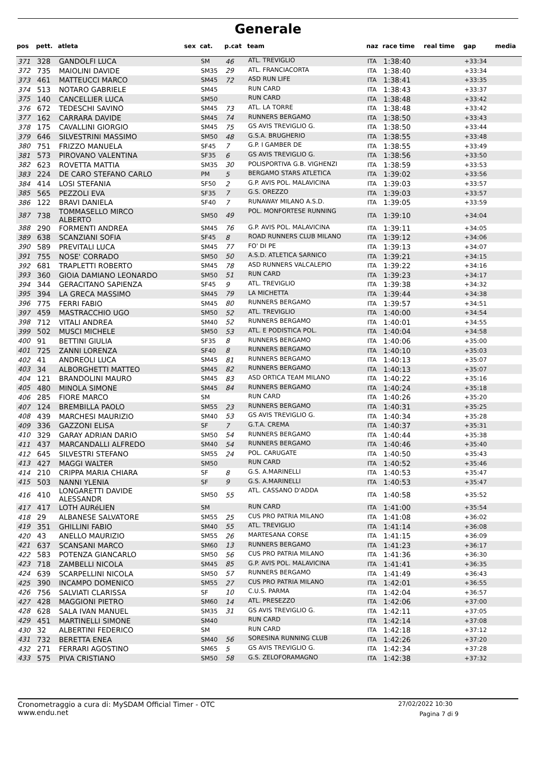Generale
| pos | pett. | atleta | sex | cat. | p.cat | team | naz | race time | real time | gap | media |
| --- | --- | --- | --- | --- | --- | --- | --- | --- | --- | --- | --- |
| 371 | 328 | GANDOLFI LUCA | | SM | 46 | ATL. TREVIGLIO | ITA | 1:38:40 | | +33:34 | |
| 372 | 735 | MAIOLINI DAVIDE | | SM35 | 29 | ATL. FRANCIACORTA | ITA | 1:38:40 | | +33:34 | |
| 373 | 461 | MATTEUCCI MARCO | | SM45 | 72 | ASD RUN LIFE | ITA | 1:38:41 | | +33:35 | |
| 374 | 513 | NOTARO GABRIELE | | SM45 | | RUN CARD | ITA | 1:38:43 | | +33:37 | |
| 375 | 140 | CANCELLIER LUCA | | SM50 | | RUN CARD | ITA | 1:38:48 | | +33:42 | |
| 376 | 672 | TEDESCHI SAVINO | | SM45 | 73 | ATL. LA TORRE | ITA | 1:38:48 | | +33:42 | |
| 377 | 162 | CARRARA DAVIDE | | SM45 | 74 | RUNNERS BERGAMO | ITA | 1:38:50 | | +33:43 | |
| 378 | 175 | CAVALLINI GIORGIO | | SM45 | 75 | GS AVIS TREVIGLIO G. | ITA | 1:38:50 | | +33:44 | |
| 379 | 646 | SILVESTRINI MASSIMO | | SM50 | 48 | G.S.A. BRUGHERIO | ITA | 1:38:55 | | +33:48 | |
| 380 | 751 | FRIZZO MANUELA | | SF45 | 7 | G.P. I GAMBER DE | ITA | 1:38:55 | | +33:49 | |
| 381 | 573 | PIROVANO VALENTINA | | SF35 | 6 | GS AVIS TREVIGLIO G. | ITA | 1:38:56 | | +33:50 | |
| 382 | 623 | ROVETTA MATTIA | | SM35 | 30 | POLISPORTIVA G.B. VIGHENZI | ITA | 1:38:59 | | +33:53 | |
| 383 | 224 | DE CARO STEFANO CARLO | | PM | 5 | BERGAMO STARS ATLETICA | ITA | 1:39:02 | | +33:56 | |
| 384 | 414 | LOSI STEFANIA | | SF50 | 2 | G.P. AVIS POL. MALAVICINA | ITA | 1:39:03 | | +33:57 | |
| 385 | 565 | PEZZOLI EVA | | SF35 | 7 | G.S. OREZZO | ITA | 1:39:03 | | +33:57 | |
| 386 | 122 | BRAVI DANIELA | | SF40 | 7 | RUNAWAY MILANO A.S.D. | ITA | 1:39:05 | | +33:59 | |
| 387 | 738 | TOMMASELLO MIRCO ALBERTO | | SM50 | 49 | POL. MONFORTESE RUNNING | ITA | 1:39:10 | | +34:04 | |
| 388 | 290 | FORMENTI ANDREA | | SM45 | 76 | G.P. AVIS POL. MALAVICINA | ITA | 1:39:11 | | +34:05 | |
| 389 | 638 | SCANZIANI SOFIA | | SF45 | 8 | ROAD RUNNERS CLUB MILANO | ITA | 1:39:12 | | +34:06 | |
| 390 | 589 | PREVITALI LUCA | | SM45 | 77 | FO' DI PE | ITA | 1:39:13 | | +34:07 | |
| 391 | 755 | NOSE' CORRADO | | SM50 | 50 | A.S.D. ATLETICA SARNICO | ITA | 1:39:21 | | +34:15 | |
| 392 | 681 | TRAPLETTI ROBERTO | | SM45 | 78 | ASD RUNNERS VALCALEPIO | ITA | 1:39:22 | | +34:16 | |
| 393 | 360 | GIOIA DAMIANO LEONARDO | | SM50 | 51 | RUN CARD | ITA | 1:39:23 | | +34:17 | |
| 394 | 344 | GERACITANO SAPIENZA | | SF45 | 9 | ATL. TREVIGLIO | ITA | 1:39:38 | | +34:32 | |
| 395 | 394 | LA GRECA MASSIMO | | SM45 | 79 | LA MICHETTA | ITA | 1:39:44 | | +34:38 | |
| 396 | 775 | FERRI FABIO | | SM45 | 80 | RUNNERS BERGAMO | ITA | 1:39:57 | | +34:51 | |
| 397 | 459 | MASTRACCHIO UGO | | SM50 | 52 | ATL. TREVIGLIO | ITA | 1:40:00 | | +34:54 | |
| 398 | 712 | VITALI ANDREA | | SM40 | 52 | RUNNERS BERGAMO | ITA | 1:40:01 | | +34:55 | |
| 399 | 502 | MUSCI MICHELE | | SM50 | 53 | ATL. E PODISTICA POL. | ITA | 1:40:04 | | +34:58 | |
| 400 | 91 | BETTINI GIULIA | | SF35 | 8 | RUNNERS BERGAMO | ITA | 1:40:06 | | +35:00 | |
| 401 | 725 | ZANNI LORENZA | | SF40 | 8 | RUNNERS BERGAMO | ITA | 1:40:10 | | +35:03 | |
| 402 | 41 | ANDREOLI LUCA | | SM45 | 81 | RUNNERS BERGAMO | ITA | 1:40:13 | | +35:07 | |
| 403 | 34 | ALBORGHETTI MATTEO | | SM45 | 82 | RUNNERS BERGAMO | ITA | 1:40:13 | | +35:07 | |
| 404 | 121 | BRANDOLINI MAURO | | SM45 | 83 | ASD ORTICA TEAM MILANO | ITA | 1:40:22 | | +35:16 | |
| 405 | 480 | MINOLA SIMONE | | SM45 | 84 | RUNNERS BERGAMO | ITA | 1:40:24 | | +35:18 | |
| 406 | 285 | FIORE MARCO | | SM | | RUN CARD | ITA | 1:40:26 | | +35:20 | |
| 407 | 124 | BREMBILLA PAOLO | | SM55 | 23 | RUNNERS BERGAMO | ITA | 1:40:31 | | +35:25 | |
| 408 | 439 | MARCHESI MAURIZIO | | SM40 | 53 | GS AVIS TREVIGLIO G. | ITA | 1:40:34 | | +35:28 | |
| 409 | 336 | GAZZONI ELISA | | SF | 7 | G.T.A. CREMA | ITA | 1:40:37 | | +35:31 | |
| 410 | 329 | GARAY ADRIAN DARIO | | SM50 | 54 | RUNNERS BERGAMO | ITA | 1:40:44 | | +35:38 | |
| 411 | 437 | MARCANDALLI ALFREDO | | SM40 | 54 | RUNNERS BERGAMO | ITA | 1:40:46 | | +35:40 | |
| 412 | 645 | SILVESTRI STEFANO | | SM55 | 24 | POL. CARUGATE | ITA | 1:40:50 | | +35:43 | |
| 413 | 427 | MAGGI WALTER | | SM50 | | RUN CARD | ITA | 1:40:52 | | +35:46 | |
| 414 | 210 | CRIPPA MARIA CHIARA | | SF | 8 | G.S. A.MARINELLI | ITA | 1:40:53 | | +35:47 | |
| 415 | 503 | NANNI YLENIA | | SF | 9 | G.S. A.MARINELLI | ITA | 1:40:53 | | +35:47 | |
| 416 | 410 | LONGARETTI DAVIDE ALESSANDR | | SM50 | 55 | ATL. CASSANO D'ADDA | ITA | 1:40:58 | | +35:52 | |
| 417 | 417 | LOTH AURéLIEN | | SM | | RUN CARD | ITA | 1:41:00 | | +35:54 | |
| 418 | 29 | ALBANESE SALVATORE | | SM55 | 25 | CUS PRO PATRIA MILANO | ITA | 1:41:08 | | +36:02 | |
| 419 | 351 | GHILLINI FABIO | | SM40 | 55 | ATL. TREVIGLIO | ITA | 1:41:14 | | +36:08 | |
| 420 | 43 | ANELLO MAURIZIO | | SM55 | 26 | MARTESANA CORSE | ITA | 1:41:15 | | +36:09 | |
| 421 | 637 | SCANSANI MARCO | | SM60 | 13 | RUNNERS BERGAMO | ITA | 1:41:23 | | +36:17 | |
| 422 | 583 | POTENZA GIANCARLO | | SM50 | 56 | CUS PRO PATRIA MILANO | ITA | 1:41:36 | | +36:30 | |
| 423 | 718 | ZAMBELLI NICOLA | | SM45 | 85 | G.P. AVIS POL. MALAVICINA | ITA | 1:41:41 | | +36:35 | |
| 424 | 639 | SCARPELLINI NICOLA | | SM50 | 57 | RUNNERS BERGAMO | ITA | 1:41:49 | | +36:43 | |
| 425 | 390 | INCAMPO DOMENICO | | SM55 | 27 | CUS PRO PATRIA MILANO | ITA | 1:42:01 | | +36:55 | |
| 426 | 756 | SALVIATI CLARISSA | | SF | 10 | C.U.S. PARMA | ITA | 1:42:04 | | +36:57 | |
| 427 | 428 | MAGGIONI PIETRO | | SM60 | 14 | ATL. PRESEZZO | ITA | 1:42:06 | | +37:00 | |
| 428 | 628 | SALA IVAN MANUEL | | SM35 | 31 | GS AVIS TREVIGLIO G. | ITA | 1:42:11 | | +37:05 | |
| 429 | 451 | MARTINELLI SIMONE | | SM40 | | RUN CARD | ITA | 1:42:14 | | +37:08 | |
| 430 | 32 | ALBERTINI FEDERICO | | SM | | RUN CARD | ITA | 1:42:18 | | +37:12 | |
| 431 | 732 | BERETTA ENEA | | SM40 | 56 | SORESINA RUNNING CLUB | ITA | 1:42:26 | | +37:20 | |
| 432 | 271 | FERRARI AGOSTINO | | SM65 | 5 | GS AVIS TREVIGLIO G. | ITA | 1:42:34 | | +37:28 | |
| 433 | 575 | PIVA CRISTIANO | | SM50 | 58 | G.S. ZELOFORAMAGNO | ITA | 1:42:38 | | +37:32 | |
Cronometraggio a cura di: MySDAM Official Timer - OTC
www.endu.net
27/02/2022 10:30
Pagina 7 di 9